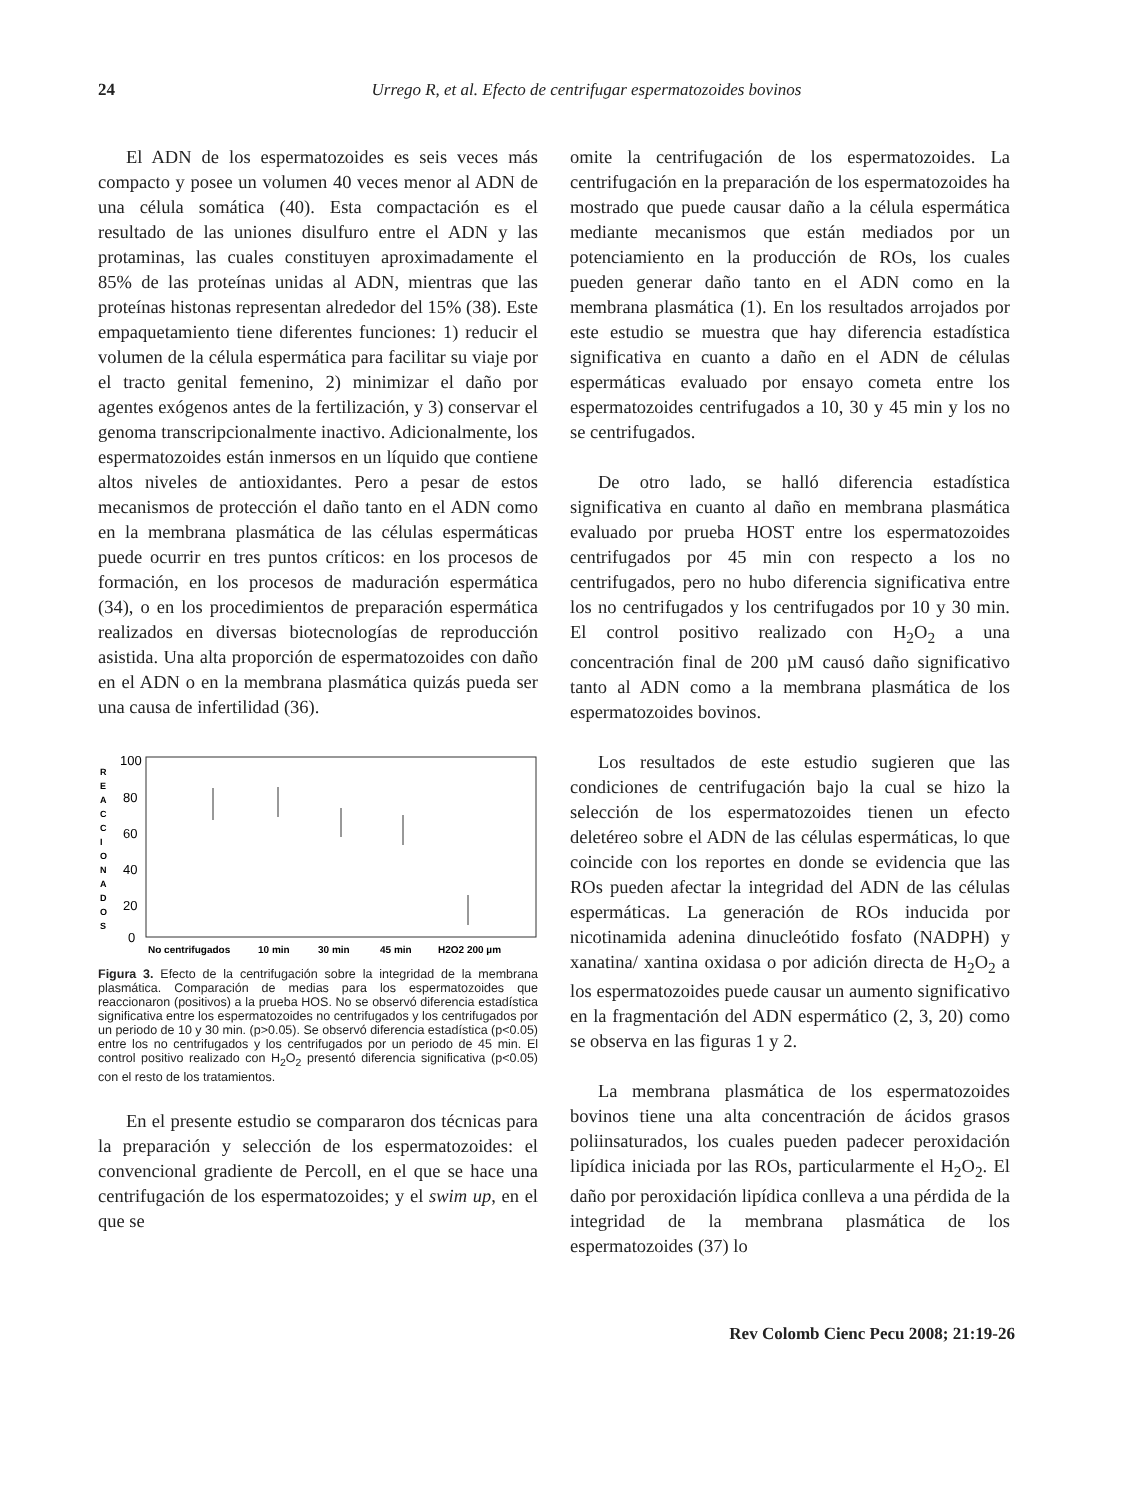24 Urrego R, et al. Efecto de centrifugar espermatozoides bovinos
El ADN de los espermatozoides es seis veces más compacto y posee un volumen 40 veces menor al ADN de una célula somática (40). Esta compactación es el resultado de las uniones disulfuro entre el ADN y las protaminas, las cuales constituyen aproximadamente el 85% de las proteínas unidas al ADN, mientras que las proteínas histonas representan alrededor del 15% (38). Este empaquetamiento tiene diferentes funciones: 1) reducir el volumen de la célula espermática para facilitar su viaje por el tracto genital femenino, 2) minimizar el daño por agentes exógenos antes de la fertilización, y 3) conservar el genoma transcripcionalmente inactivo. Adicionalmente, los espermatozoides están inmersos en un líquido que contiene altos niveles de antioxidantes. Pero a pesar de estos mecanismos de protección el daño tanto en el ADN como en la membrana plasmática de las células espermáticas puede ocurrir en tres puntos críticos: en los procesos de formación, en los procesos de maduración espermática (34), o en los procedimientos de preparación espermática realizados en diversas biotecnologías de reproducción asistida. Una alta proporción de espermatozoides con daño en el ADN o en la membrana plasmática quizás pueda ser una causa de infertilidad (36).
R
E
A
C
C
I
O
N
A
D
O
S
100
80
60
40
20
0
No centrifugados
10 min
30 min
45 min
H2O2 200 µm
Figura 3. Efecto de la centrifugación sobre la integridad de la membrana plasmática. Comparación de medias para los espermatozoides que reaccionaron (positivos) a la prueba HOS. No se observó diferencia estadística significativa entre los espermatozoides no centrifugados y los centrifugados por un periodo de 10 y 30 min. (p>0.05). Se observó diferencia estadística (p<0.05) entre los no centrifugados y los centrifugados por un periodo de 45 min. El control positivo realizado con H<sub>2</sub>O<sub>2</sub> presentó diferencia significativa (p<0.05) con el resto de los tratamientos.
En el presente estudio se compararon dos técnicas para la preparación y selección de los espermatozoides: el convencional gradiente de Percoll, en el que se hace una centrifugación de los espermatozoides; y el swim up, en el que se
omite la centrifugación de los espermatozoides. La centrifugación en la preparación de los espermatozoides ha mostrado que puede causar daño a la célula espermática mediante mecanismos que están mediados por un potenciamiento en la producción de ROs, los cuales pueden generar daño tanto en el ADN como en la membrana plasmática (1). En los resultados arrojados por este estudio se muestra que hay diferencia estadística significativa en cuanto a daño en el ADN de células espermáticas evaluado por ensayo cometa entre los espermatozoides centrifugados a 10, 30 y 45 min y los no se centrifugados.
De otro lado, se halló diferencia estadística significativa en cuanto al daño en membrana plasmática evaluado por prueba HOST entre los espermatozoides centrifugados por 45 min con respecto a los no centrifugados, pero no hubo diferencia significativa entre los no centrifugados y los centrifugados por 10 y 30 min. El control positivo realizado con H<sub>2</sub>O<sub>2</sub> a una concentración final de 200 µM causó daño significativo tanto al ADN como a la membrana plasmática de los espermatozoides bovinos.
Los resultados de este estudio sugieren que las condiciones de centrifugación bajo la cual se hizo la selección de los espermatozoides tienen un efecto deletéreo sobre el ADN de las células espermáticas, lo que coincide con los reportes en donde se evidencia que las ROs pueden afectar la integridad del ADN de las células espermáticas. La generación de ROs inducida por nicotinamida adenina dinucleótido fosfato (NADPH) y xanatina/ xantina oxidasa o por adición directa de H<sub>2</sub>O<sub>2</sub> a los espermatozoides puede causar un aumento significativo en la fragmentación del ADN espermático (2, 3, 20) como se observa en las figuras 1 y 2.
La membrana plasmática de los espermatozoides bovinos tiene una alta concentración de ácidos grasos poliinsaturados, los cuales pueden padecer peroxidación lipídica iniciada por las ROs, particularmente el H<sub>2</sub>O<sub>2</sub>. El daño por peroxidación lipídica conlleva a una pérdida de la integridad de la membrana plasmática de los espermatozoides (37) lo
Rev Colomb Cienc Pecu 2008; 21:19-26